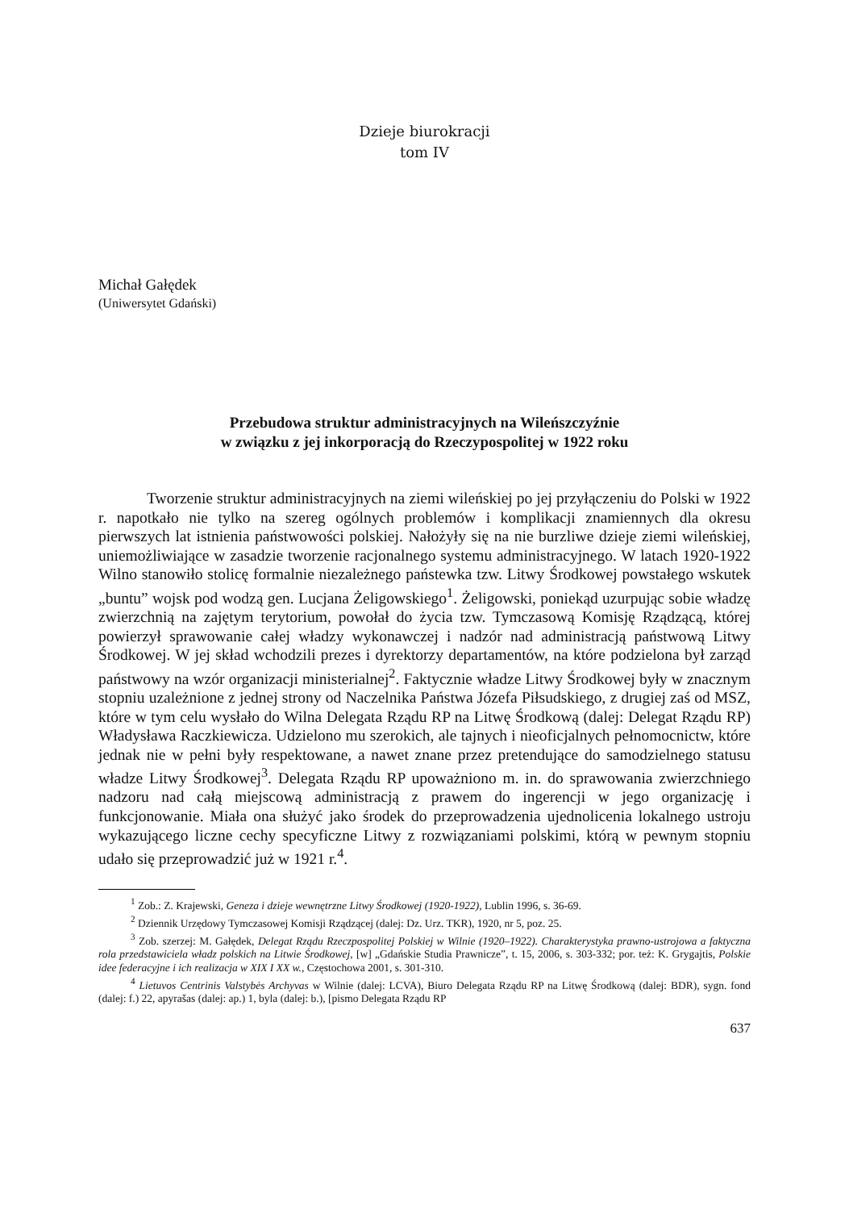Dzieje biurokracji
tom IV
Michał Gałędek
(Uniwersytet Gdański)
Przebudowa struktur administracyjnych na Wileńszczyźnie
w związku z jej inkorporacją do Rzeczypospolitej w 1922 roku
Tworzenie struktur administracyjnych na ziemi wileńskiej po jej przyłączeniu do Polski w 1922 r. napotkało nie tylko na szereg ogólnych problemów i komplikacji znamiennych dla okresu pierwszych lat istnienia państwowości polskiej. Nałożyły się na nie burzliwe dzieje ziemi wileńskiej, uniemożliwiające w zasadzie tworzenie racjonalnego systemu administracyjnego. W latach 1920-1922 Wilno stanowiło stolicę formalnie niezależnego państewka tzw. Litwy Środkowej powstałego wskutek „buntu” wojsk pod wodzą gen. Lucjana Żeligowskiego<sup>1</sup>. Żeligowski, poniekąd uzurpując sobie władzę zwierzchnią na zajętym terytorium, powołał do życia tzw. Tymczasową Komisję Rządzącą, której powierzył sprawowanie całej władzy wykonawczej i nadzór nad administracją państwową Litwy Środkowej. W jej skład wchodzili prezes i dyrektorzy departamentów, na które podzielona był zarząd państwowy na wzór organizacji ministerialnej<sup>2</sup>. Faktycznie władze Litwy Środkowej były w znacznym stopniu uzależnione z jednej strony od Naczelnika Państwa Józefa Piłsudskiego, z drugiej zaś od MSZ, które w tym celu wysłało do Wilna Delegata Rządu RP na Litwę Środkową (dalej: Delegat Rządu RP) Władysława Raczkiewicza. Udzielono mu szerokich, ale tajnych i nieoficjalnych pełnomocnictw, które jednak nie w pełni były respektowane, a nawet znane przez pretendujące do samodzielnego statusu władze Litwy Środkowej<sup>3</sup>. Delegata Rządu RP upoważniono m. in. do sprawowania zwierzchniego nadzoru nad całą miejscową administracją z prawem do ingerencji w jego organizację i funkcjonowanie. Miała ona służyć jako środek do przeprowadzenia ujednolicenia lokalnego ustroju wykazującego liczne cechy specyficzne Litwy z rozwiązaniami polskimi, którą w pewnym stopniu udało się przeprowadzić już w 1921 r.<sup>4</sup>.
<sup>1</sup> Zob.: Z. Krajewski, Geneza i dzieje wewnętrzne Litwy Środkowej (1920-1922), Lublin 1996, s. 36-69.
<sup>2</sup> Dziennik Urzędowy Tymczasowej Komisji Rządzącej (dalej: Dz. Urz. TKR), 1920, nr 5, poz. 25.
<sup>3</sup> Zob. szerzej: M. Gałędek, Delegat Rządu Rzeczpospolitej Polskiej w Wilnie (1920–1922). Charakterystyka prawno-ustrojowa a faktyczna rola przedstawiciela władz polskich na Litwie Środkowej, [w] „Gdańskie Studia Prawnicze”, t. 15, 2006, s. 303-332; por. też: K. Grygajtis, Polskie idee federacyjne i ich realizacja w XIX I XX w., Częstochowa 2001, s. 301-310.
<sup>4</sup> Lietuvos Centrinis Valstybės Archyvas w Wilnie (dalej: LCVA), Biuro Delegata Rządu RP na Litwę Środkową (dalej: BDR), sygn. fond (dalej: f.) 22, apyrašas (dalej: ap.) 1, byla (dalej: b.), [pismo Delegata Rządu RP
637